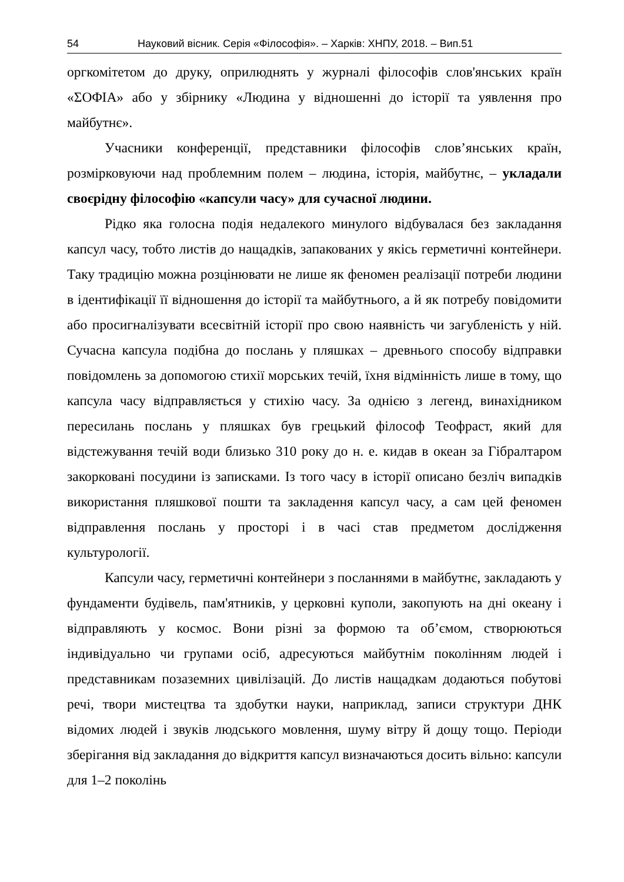54 Науковий вісник. Серія «Філософія». – Харків: ХНПУ, 2018. – Вип.51
оргкомітетом до друку, оприлюднять у журналі філософів слов'янських країн «ΣΟΦΙΑ» або у збірнику «Людина у відношенні до історії та уявлення про майбутнє».
Учасники конференції, представники філософів слов’янських країн, розмірковуючи над проблемним полем – людина, історія, майбутнє, – укладали своєрідну філософію «капсули часу» для сучасної людини.
Рідко яка голосна подія недалекого минулого відбувалася без закладання капсул часу, тобто листів до нащадків, запакованих у якісь герметичні контейнери. Таку традицію можна розцінювати не лише як феномен реалізації потреби людини в ідентифікації її відношення до історії та майбутнього, а й як потребу повідомити або просигналізувати всесвітній історії про свою наявність чи загубленість у ній. Сучасна капсула подібна до послань у пляшках – древнього способу відправки повідомлень за допомогою стихії морських течій, їхня відмінність лише в тому, що капсула часу відправляється у стихію часу. За однією з легенд, винахідником пересилань послань у пляшках був грецький філософ Теофраст, який для відстежування течій води близько 310 року до н. е. кидав в океан за Гібралтаром закорковані посудини із записками. Із того часу в історії описано безліч випадків використання пляшкової пошти та закладення капсул часу, а сам цей феномен відправлення послань у просторі і в часі став предметом дослідження культурології.
Капсули часу, герметичні контейнери з посланнями в майбутнє, закладають у фундаменти будівель, пам'ятників, у церковні куполи, закопують на дні океану і відправляють у космос. Вони різні за формою та об’ємом, створюються індивідуально чи групами осіб, адресуються майбутнім поколінням людей і представникам позаземних цивілізацій. До листів нащадкам додаються побутові речі, твори мистецтва та здобутки науки, наприклад, записи структури ДНК відомих людей і звуків людського мовлення, шуму вітру й дощу тощо. Періоди зберігання від закладання до відкриття капсул визначаються досить вільно: капсули для 1–2 поколінь